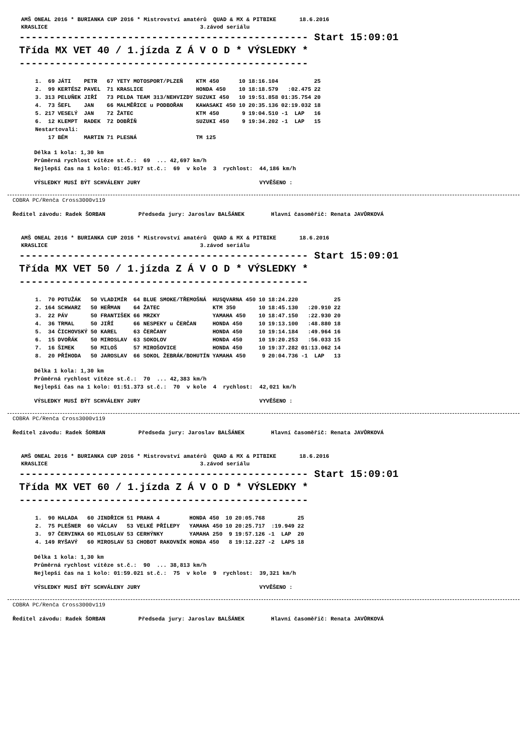AMŠ ONEAL 2016 * BURIANKA CUP 2016 * Mistrovství amatérů QUAD & MX & PITBIKE 18.6.2016 KRASLICE 3.závod seriálu
------------------------------------------------ Start 15:09:01
Třída MX VET 40 / 1.jízda Z Á V O D * VÝSLEDKY *
------------------------------------------------
| 1. | 69 | JÁTI | PETR | 67 YETY MOTOSPORT/PLZEŇ | KTM 450 | 10 | 18:16.104 | | 25 |
| 2. | 99 | KERTÉSZ | PAVEL | 71 KRASLICE | HONDA 450 | 10 | 18:18.579 | :02.475 | 22 |
| 3. | 313 | PELUŇEK | JIŘÍ | 73 PELDA TEAM 313/NEHVIZDY | SUZUKI 450 | 10 | 19:51.858 | 01:35.754 | 20 |
| 4. | 73 | ŠEFL | JAN | 66 MALMĚŘICE u PODBOŘAN | KAWASAKI 450 | 10 | 20:35.136 | 02:19.032 | 18 |
| 5. | 217 | VESELÝ | JAN | 72 ŽATEC | KTM 450 | 9 | 19:04.510 | -1 LAP | 16 |
| 6. | 12 | KLEMPT | RADEK | 72 DOBŘÍŇ | SUZUKI 450 | 9 | 19:34.202 | -1 LAP | 15 |
| Nestartovali: | | | | | | | | | |
| | 17 | BÉM | MARTIN | 71 PLESNÁ | TM 125 | | | | |
Délka 1 kola: 1,30 km Průměrná rychlost vítěze st.č.: 69 ... 42,697 km/h Nejlepší čas na 1 kolo: 01:45.917 st.č.: 69 v kole 3 rychlost: 44,186 km/h
VÝSLEDKY MUSÍ BÝT SCHVÁLENY JURY VYVĚŠENO :
COBRA PC/Renča Cross3000v119
Ředitel závodu: Radek ŠORBAN Předseda jury: Jaroslav BALŠÁNEK Hlavní časoměřič: Renata JAVŮRKOVÁ
AMŠ ONEAL 2016 * BURIANKA CUP 2016 * Mistrovství amatérů QUAD & MX & PITBIKE 18.6.2016 KRASLICE 3.závod seriálu
------------------------------------------------ Start 15:09:01
Třída MX VET 50 / 1.jízda Z Á V O D * VÝSLEDKY *
------------------------------------------------
| 1. | 70 | POTUŽÁK | 50 VLADIMÍR | 64 BLUE SMOKE/TŘEMOŠNÁ | HUSQVARNA 450 | 10 | 18:24.220 | | 25 |
| 2. | 164 | SCHWARZ | 50 HEŘMAN | 64 ŽATEC | KTM 350 | 10 | 18:45.130 | :20.910 | 22 |
| 3. | 22 | PÁV | 50 FRANTIŠEK | 66 MRZKY | YAMAHA 450 | 10 | 18:47.150 | :22.930 | 20 |
| 4. | 36 | TRMAL | 50 JIŘÍ | 66 NESPEKY u ČERČAN | HONDA 450 | 10 | 19:13.100 | :48.880 | 18 |
| 5. | 34 | ČICHOVSKÝ | 50 KAREL | 63 ČERČANY | HONDA 450 | 10 | 19:14.184 | :49.964 | 16 |
| 6. | 15 | DVOŘÁK | 50 MIROSLAV | 63 SOKOLOV | HONDA 450 | 10 | 19:20.253 | :56.033 | 15 |
| 7. | 16 | ŠIMEK | 50 MILOŠ | 57 MIROŠOVICE | HONDA 450 | 10 | 19:37.282 | 01:13.062 | 14 |
| 8. | 20 | PŘÍHODA | 50 JAROSLAV | 66 SOKOL ŽEBRÁK/BOHUTÍN | YAMAHA 450 | 9 | 20:04.736 | -1 LAP | 13 |
Délka 1 kola: 1,30 km Průměrná rychlost vítěze st.č.: 70 ... 42,383 km/h Nejlepší čas na 1 kolo: 01:51.373 st.č.: 70 v kole 4 rychlost: 42,021 km/h
VÝSLEDKY MUSÍ BÝT SCHVÁLENY JURY VYVĚŠENO :
COBRA PC/Renča Cross3000v119
Ředitel závodu: Radek ŠORBAN Předseda jury: Jaroslav BALŠÁNEK Hlavní časoměřič: Renata JAVŮRKOVÁ
AMŠ ONEAL 2016 * BURIANKA CUP 2016 * Mistrovství amatérů QUAD & MX & PITBIKE 18.6.2016 KRASLICE 3.závod seriálu
------------------------------------------------ Start 15:09:01
Třída MX VET 60 / 1.jízda Z Á V O D * VÝSLEDKY *
------------------------------------------------
| 1. | 90 | HALADA | 60 JINDŘICH | 51 PRAHA 4 | HONDA 450 | 10 | 20:05.768 | | 25 |
| 2. | 75 | PLEŠNER | 60 VÁCLAV | 53 VELKÉ PŘÍLEPY | YAMAHA 450 | 10 | 20:25.717 | :19.949 | 22 |
| 3. | 97 | ČERVINKA | 60 MILOSLAV | 53 CERHÝNKY | YAMAHA 250 | 9 | 19:57.126 | -1 LAP | 20 |
| 4. | 149 | RYŠAVÝ | 60 MIROSLAV | 53 CHOBOT RAKOVNÍK | HONDA 450 | 8 | 19:12.227 | -2 LAPS | 18 |
Délka 1 kola: 1,30 km Průměrná rychlost vítěze st.č.: 90 ... 38,813 km/h Nejlepší čas na 1 kolo: 01:59.021 st.č.: 75 v kole 9 rychlost: 39,321 km/h
VÝSLEDKY MUSÍ BÝT SCHVÁLENY JURY VYVĚŠENO :
COBRA PC/Renča Cross3000v119
Ředitel závodu: Radek ŠORBAN Předseda jury: Jaroslav BALŠÁNEK Hlavní časoměřič: Renata JAVŮRKOVÁ